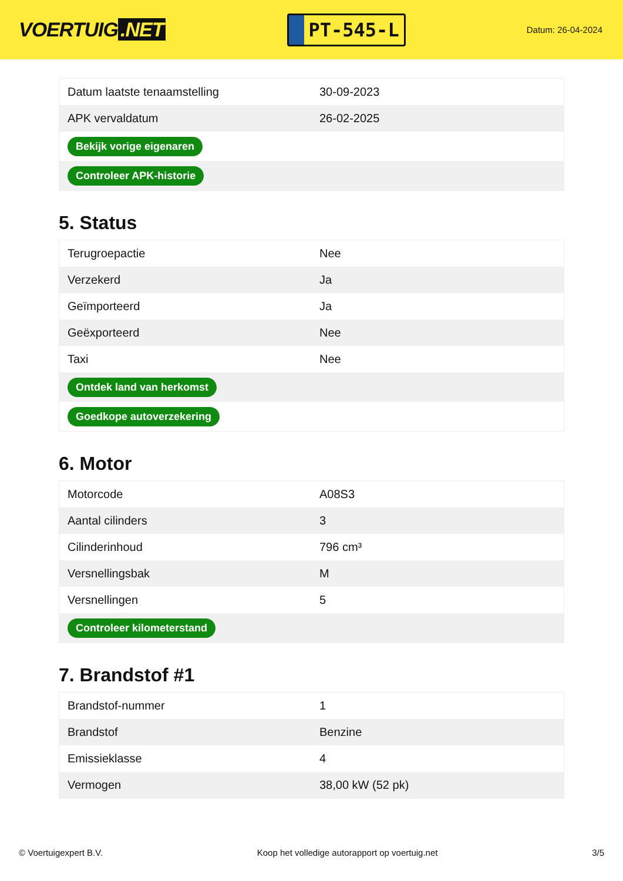VOERTUIG.NET
PT-545-L
Datum: 26-04-2024
| Datum laatste tenaamstelling | 30-09-2023 |
| APK vervaldatum | 26-02-2025 |
| Bekijk vorige eigenaren | |
| Controleer APK-historie | |
5. Status
| Terugroepactie | Nee |
| Verzekerd | Ja |
| Geïmporteerd | Ja |
| Geëxporteerd | Nee |
| Taxi | Nee |
| Ontdek land van herkomst | |
| Goedkope autoverzekering | |
6. Motor
| Motorcode | A08S3 |
| Aantal cilinders | 3 |
| Cilinderinhoud | 796 cm³ |
| Versnellingsbak | M |
| Versnellingen | 5 |
| Controleer kilometerstand | |
7. Brandstof #1
| Brandstof-nummer | 1 |
| Brandstof | Benzine |
| Emissieklasse | 4 |
| Vermogen | 38,00 kW (52 pk) |
© Voertuigexpert B.V. Koop het volledige autorapport op voertuig.net 3/5